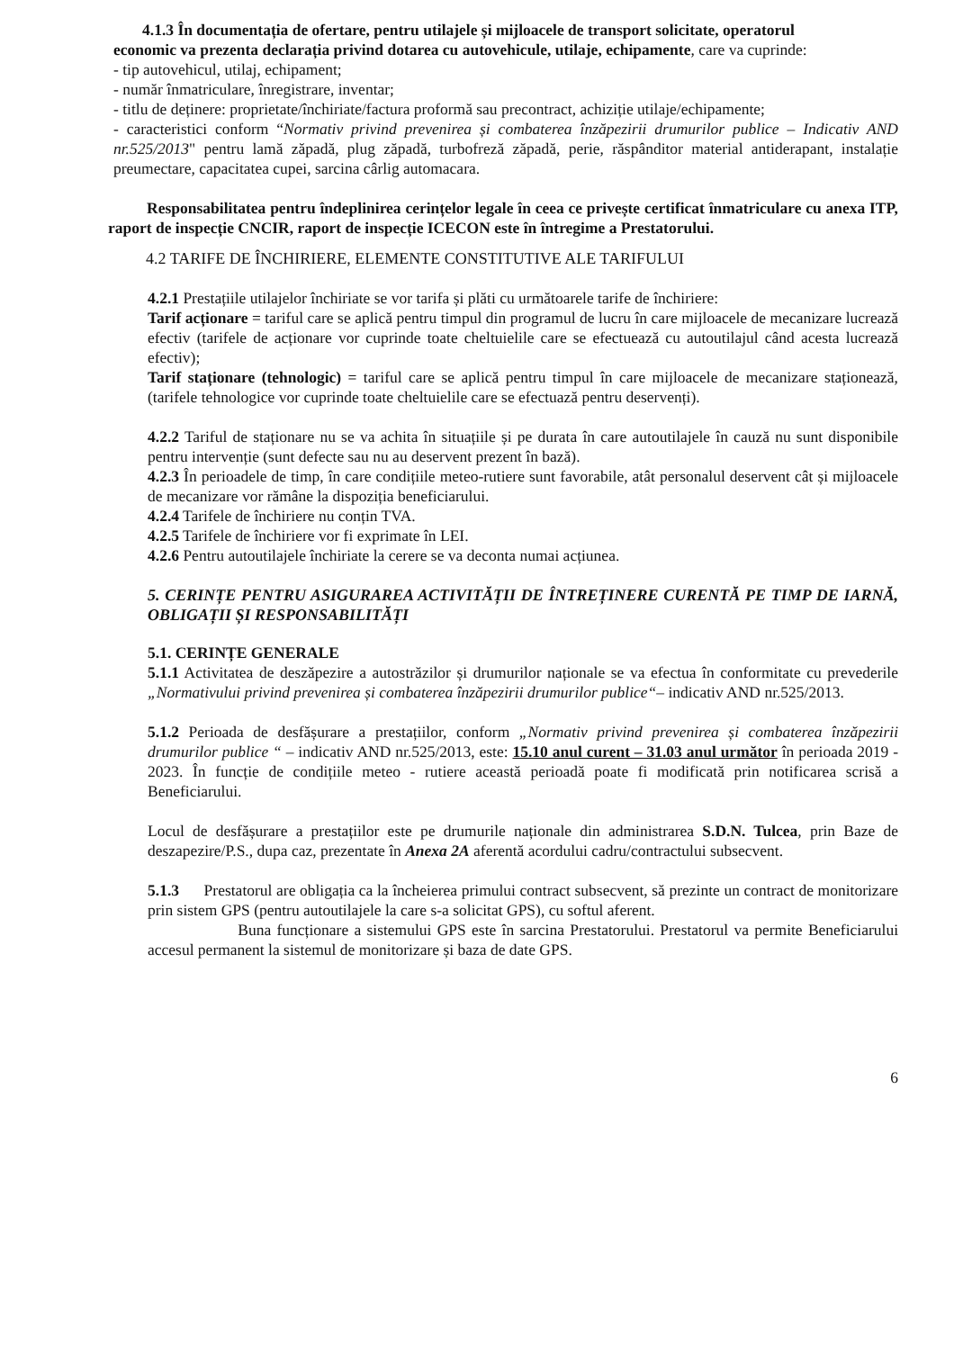4.1.3 În documentația de ofertare, pentru utilajele și mijloacele de transport solicitate, operatorul
economic va prezenta declarația privind dotarea cu autovehicule, utilaje, echipamente, care va cuprinde:
- tip autovehicul, utilaj, echipament;
- număr înmatriculare, înregistrare, inventar;
- titlu de deținere: proprietate/închiriate/factura proformă sau precontract, achiziție utilaje/echipamente;
- caracteristici conform “Normativ privind prevenirea și combaterea înzăpezirii drumurilor publice – Indicativ AND nr.525/2013" pentru lamă zăpadă, plug zăpadă, turbofreză zăpadă, perie, răspânditor material antiderapant, instalație preumectare, capacitatea cupei, sarcina cârlig automacara.
Responsabilitatea pentru îndeplinirea cerințelor legale în ceea ce privește certificat înmatriculare cu anexa ITP, raport de inspecție CNCIR, raport de inspecție ICECON este în întregime a Prestatorului.
4.2 TARIFE DE ÎNCHIRIERE, ELEMENTE CONSTITUTIVE ALE TARIFULUI
4.2.1 Prestațiile utilajelor închiriate se vor tarifa și plăti cu următoarele tarife de închiriere:
Tarif acționare = tariful care se aplică pentru timpul din programul de lucru în care mijloacele de mecanizare lucrează efectiv (tarifele de acționare vor cuprinde toate cheltuielile care se efectuează cu autoutilajul când acesta lucrează efectiv);
Tarif staționare (tehnologic) = tariful care se aplică pentru timpul în care mijloacele de mecanizare staționează, (tarifele tehnologice vor cuprinde toate cheltuielile care se efectuază pentru deservenți).
4.2.2 Tariful de staționare nu se va achita în situațiile și pe durata în care autoutilajele în cauză nu sunt disponibile pentru intervenție (sunt defecte sau nu au deservent prezent în bază).
4.2.3 În perioadele de timp, în care condițiile meteo-rutiere sunt favorabile, atât personalul deservent cât și mijloacele de mecanizare vor rămâne la dispoziția beneficiarului.
4.2.4 Tarifele de închiriere nu conțin TVA.
4.2.5 Tarifele de închiriere vor fi exprimate în LEI.
4.2.6 Pentru autoutilajele închiriate la cerere se va deconta numai acțiunea.
5. CERINȚE PENTRU ASIGURAREA ACTIVITĂȚII DE ÎNTREȚINERE CURENTĂ PE TIMP DE IARNĂ, OBLIGAȚII ȘI RESPONSABILITĂȚI
5.1. CERINȚE GENERALE
5.1.1 Activitatea de deszăpezire a autostrăzilor și drumurilor naționale se va efectua în conformitate cu prevederile „Normativului privind prevenirea și combaterea înzăpezirii drumurilor publice“– indicativ AND nr.525/2013.
5.1.2 Perioada de desfășurare a prestațiilor, conform „Normativ privind prevenirea și combaterea înzăpezirii drumurilor publice “ – indicativ AND nr.525/2013, este: 15.10 anul curent – 31.03 anul următor în perioada 2019 - 2023. În funcție de condițiile meteo - rutiere această perioadă poate fi modificată prin notificarea scrisă a Beneficiarului.
Locul de desfășurare a prestațiilor este pe drumurile naționale din administrarea S.D.N. Tulcea, prin Baze de deszapezire/P.S., dupa caz, prezentate în Anexa 2A aferentă acordului cadru/contractului subsecvent.
5.1.3 Prestatorul are obligația ca la încheierea primului contract subsecvent, să prezinte un contract de monitorizare prin sistem GPS (pentru autoutilajele la care s-a solicitat GPS), cu softul aferent.
Buna funcționare a sistemului GPS este în sarcina Prestatorului. Prestatorul va permite Beneficiarului accesul permanent la sistemul de monitorizare și baza de date GPS.
6